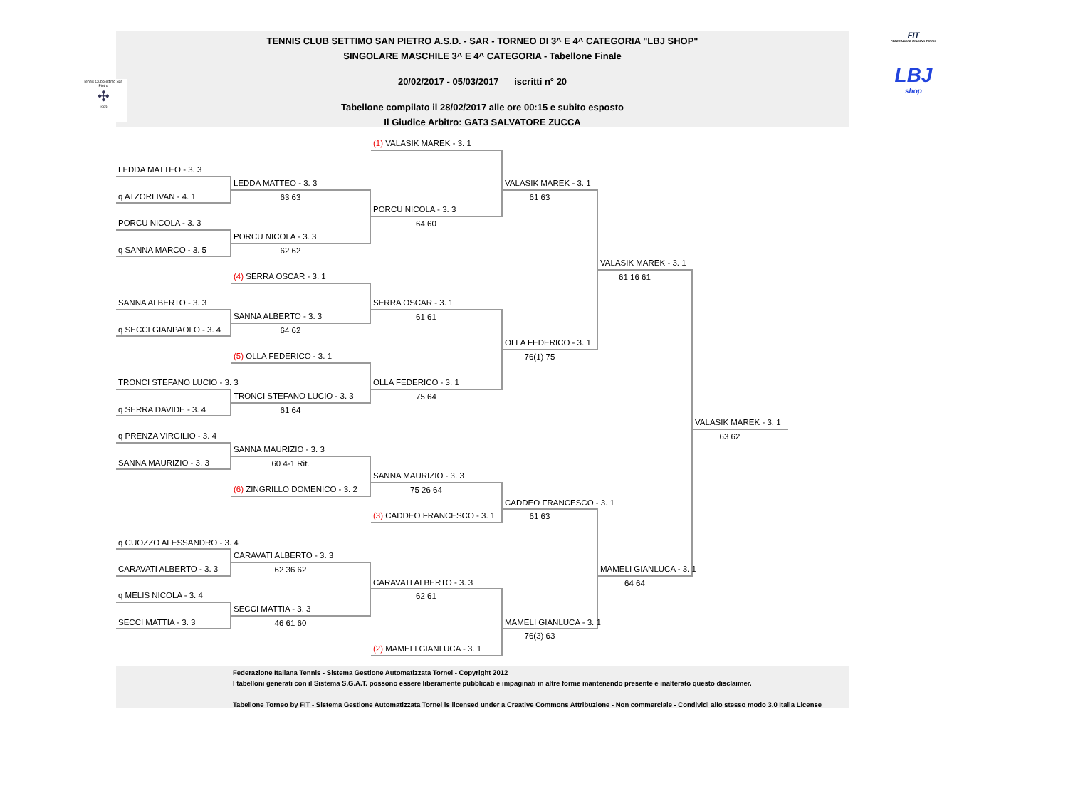Tennis Club Settimo San Pietro
✣
1983
FIT
FEDERAZIONE ITALIANA TENNIS
LBJ
shop
TENNIS CLUB SETTIMO SAN PIETRO A.S.D. - SAR - TORNEO DI 3^ E 4^ CATEGORIA "LBJ SHOP"
SINGOLARE MASCHILE 3^ E 4^ CATEGORIA - Tabellone Finale
20/02/2017 - 05/03/2017 iscritti n° 20
Tabellone compilato il 28/02/2017 alle ore 00:15 e subito esposto
Il Giudice Arbitro: GAT3 SALVATORE ZUCCA
(1) VALASIK MAREK - 3. 1
LEDDA MATTEO - 3. 3
LEDDA MATTEO - 3. 3
VALASIK MAREK - 3. 1
q ATZORI IVAN - 4. 1
63 63
61 63
PORCU NICOLA - 3. 3
PORCU NICOLA - 3. 3
64 60
PORCU NICOLA - 3. 3
q SANNA MARCO - 3. 5
62 62
VALASIK MAREK - 3. 1
(4) SERRA OSCAR - 3. 1
61 16 61
SANNA ALBERTO - 3. 3
SERRA OSCAR - 3. 1
SANNA ALBERTO - 3. 3
61 61
q SECCI GIANPAOLO - 3. 4
64 62
OLLA FEDERICO - 3. 1
(5) OLLA FEDERICO - 3. 1
76(1) 75
TRONCI STEFANO LUCIO - 3. 3
OLLA FEDERICO - 3. 1
TRONCI STEFANO LUCIO - 3. 3
75 64
q SERRA DAVIDE - 3. 4
61 64
VALASIK MAREK - 3. 1
q PRENZA VIRGILIO - 3. 4
63 62
SANNA MAURIZIO - 3. 3
SANNA MAURIZIO - 3. 3
60 4-1 Rit.
SANNA MAURIZIO - 3. 3
(6) ZINGRILLO DOMENICO - 3. 2
75 26 64
CADDEO FRANCESCO - 3. 1
(3) CADDEO FRANCESCO - 3. 1
61 63
q CUOZZO ALESSANDRO - 3. 4
CARAVATI ALBERTO - 3. 3
CARAVATI ALBERTO - 3. 3
62 36 62
MAMELI GIANLUCA - 3. 1
CARAVATI ALBERTO - 3. 3
64 64
q MELIS NICOLA - 3. 4
62 61
SECCI MATTIA - 3. 3
SECCI MATTIA - 3. 3
46 61 60
MAMELI GIANLUCA - 3. 1
76(3) 63
(2) MAMELI GIANLUCA - 3. 1
Federazione Italiana Tennis - Sistema Gestione Automatizzata Tornei - Copyright 2012
I tabelloni generati con il Sistema S.G.A.T. possono essere liberamente pubblicati e impaginati in altre forme mantenendo presente e inalterato questo disclaimer.
Tabellone Torneo by FIT - Sistema Gestione Automatizzata Tornei is licensed under a Creative Commons Attribuzione - Non commerciale - Condividi allo stesso modo 3.0 Italia License